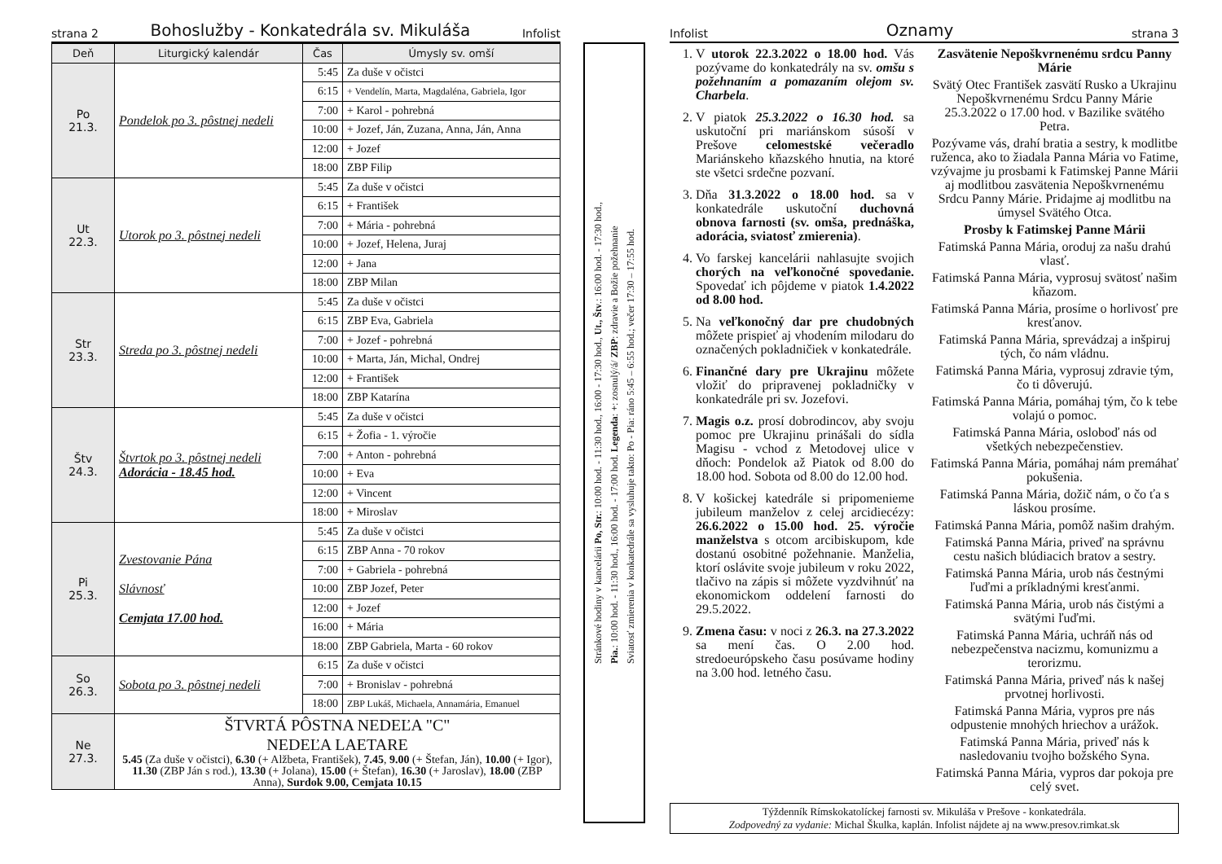strana 2 Bohoslužby - Konkatedrála sv. Mikuláša Infolist
| Deň | Liturgický kalendár | Čas | Úmysly sv. omší |
| --- | --- | --- | --- |
| Po 21.3. | Pondelok po 3. pôstnej nedeli | 5:45 | Za duše v očistci |
| | | 6:15 | + Vendelín, Marta, Magdaléna, Gabriela, Igor |
| | | 7:00 | + Karol - pohrebná |
| | | 10:00 | + Jozef, Ján, Zuzana, Anna, Ján, Anna |
| | | 12:00 | + Jozef |
| | | 18:00 | ZBP Filip |
| Ut 22.3. | Utorok po 3. pôstnej nedeli | 5:45 | Za duše v očistci |
| | | 6:15 | + František |
| | | 7:00 | + Mária - pohrebná |
| | | 10:00 | + Jozef, Helena, Juraj |
| | | 12:00 | + Jana |
| | | 18:00 | ZBP Milan |
| Str 23.3. | Streda po 3. pôstnej nedeli | 5:45 | Za duše v očistci |
| | | 6:15 | ZBP Eva, Gabriela |
| | | 7:00 | + Jozef - pohrebná |
| | | 10:00 | + Marta, Ján, Michal, Ondrej |
| | | 12:00 | + František |
| | | 18:00 | ZBP Katarína |
| Štv 24.3. | Štvrtok po 3. pôstnej nedeli Adorácia - 18.45 hod. | 5:45 | Za duše v očistci |
| | | 6:15 | + Žofia - 1. výročie |
| | | 7:00 | + Anton - pohrebná |
| | | 10:00 | + Eva |
| | | 12:00 | + Vincent |
| | | 18:00 | + Miroslav |
| Pi 25.3. | Zvestovanie Pána Slávnosť Cemjata 17.00 hod. | 5:45 | Za duše v očistci |
| | | 6:15 | ZBP Anna - 70 rokov |
| | | 7:00 | + Gabriela - pohrebná |
| | | 10:00 | ZBP Jozef, Peter |
| | | 12:00 | + Jozef |
| | | 16:00 | + Mária |
| | | 18:00 | ZBP Gabriela, Marta - 60 rokov |
| So 26.3. | Sobota po 3. pôstnej nedeli | 6:15 | Za duše v očistci |
| | | 7:00 | + Bronislav - pohrebná |
| | | 18:00 | ZBP Lukáš, Michaela, Annamária, Emanuel |
| Ne 27.3. | ŠTVRTÁ PÔSTNA NEDEĽA "C" NEDEĽA LAETARE 5.45 (Za duše v očistci), 6.30 (+ Alžbeta, František), 7.45 , 9.00 (+ Štefan, Ján), 10.00 (+ Igor), 11.30 (ZBP Ján s rod.), 13.30 (+ Jolana), 15.00 (+ Štefan), 16.30 (+ Jaroslav), 18.00 (ZBP Anna), Surdok 9.00, Cemjata 10.15 | | |
Stránkové hodiny v kancelárii Po, Str.: 10:00 hod. - 11:30 hod., 16:00 - 17:30 hod., Ut., Štv.: 16:00 hod. - 17:30 hod.,
Pia.: 10:00 hod. - 11:30 hod., 16:00 hod. - 17:00 hod. Legenda: +: zosnulý/á/ ZBP: zdravie a Božie požehnanie
Sviatosť zmierenia v konkatedrále sa vysluhuje takto: Po - Pia: ráno 5:45 – 6:55 hod.; večer 17:30 – 17:55 hod.
Infolist Oznamy strana 3
1. V utorok 22.3.2022 o 18.00 hod. Vás pozývame do konkatedrály na sv. omšu s požehnaním a pomazaním olejom sv. Charbela.
2. V piatok 25.3.2022 o 16.30 hod. sa uskutoční pri mariánskom súsoší v Prešove celomestské večeradlo Mariánskeho kňazského hnutia, na ktoré ste všetci srdečne pozvaní.
3. Dňa 31.3.2022 o 18.00 hod. sa v konkatedrále uskutoční duchovná obnova farnosti (sv. omša, prednáška, adorácia, sviatosť zmierenia).
4. Vo farskej kancelárii nahlasujte svojich chorých na veľkonočné spovedanie. Spovedať ich pôjdeme v piatok 1.4.2022 od 8.00 hod.
5. Na veľkonočný dar pre chudobných môžete prispieť aj vhodením milodaru do označených pokladničiek v konkatedrále.
6. Finančné dary pre Ukrajinu môžete vložiť do pripravenej pokladničky v konkatedrále pri sv. Jozefovi.
7. Magis o.z. prosí dobrodincov, aby svoju pomoc pre Ukrajinu prinášali do sídla Magisu - vchod z Metodovej ulice v dňoch: Pondelok až Piatok od 8.00 do 18.00 hod. Sobota od 8.00 do 12.00 hod.
8. V košickej katedrále si pripomenieme jubileum manželov z celej arcidiecézy: 26.6.2022 o 15.00 hod. 25. výročie manželstva s otcom arcibiskupom, kde dostanú osobitné požehnanie. Manželia, ktorí oslávite svoje jubileum v roku 2022, tlačivo na zápis si môžete vyzdvihnúť na ekonomickom oddelení farnosti do 29.5.2022.
9. Zmena času: v noci z 26.3. na 27.3.2022 sa mení čas. O 2.00 hod. stredoeurópskeho času posúvame hodiny na 3.00 hod. letného času.
Zasvätenie Nepoškvrnenému srdcu Panny Márie
Svätý Otec František zasvätí Rusko a Ukrajinu Nepoškvrnenému Srdcu Panny Márie 25.3.2022 o 17.00 hod. v Bazilike svätého Petra.
Pozývame vás, drahí bratia a sestry, k modlitbe ruženca, ako to žiadala Panna Mária vo Fatime, vzývajme ju prosbami k Fatimskej Panne Márii aj modlitbou zasvätenia Nepoškvrnenému Srdcu Panny Márie. Pridajme aj modlitbu na úmysel Svätého Otca.
Prosby k Fatimskej Panne Márii
Fatimská Panna Mária, oroduj za našu drahú vlasť.
Fatimská Panna Mária, vyprosuj svätosť našim kňazom.
Fatimská Panna Mária, prosíme o horlivosť pre kresťanov.
Fatimská Panna Mária, sprevádzaj a inšpiruj tých, čo nám vládnu.
Fatimská Panna Mária, vyprosuj zdravie tým, čo ti dôverujú.
Fatimská Panna Mária, pomáhaj tým, čo k tebe volajú o pomoc.
Fatimská Panna Mária, osloboď nás od všetkých nebezpečenstiev.
Fatimská Panna Mária, pomáhaj nám premáhať pokušenia.
Fatimská Panna Mária, dožič nám, o čo ťa s láskou prosíme.
Fatimská Panna Mária, pomôž našim drahým.
Fatimská Panna Mária, priveď na správnu cestu našich blúdiacich bratov a sestry.
Fatimská Panna Mária, urob nás čestnými ľuďmi a príkladnými kresťanmi.
Fatimská Panna Mária, urob nás čistými a svätými ľuďmi.
Fatimská Panna Mária, uchráň nás od nebezpečenstva nacizmu, komunizmu a terorizmu.
Fatimská Panna Mária, priveď nás k našej prvotnej horlivosti.
Fatimská Panna Mária, vypros pre nás odpustenie mnohých hriechov a urážok.
Fatimská Panna Mária, priveď nás k nasledovaniu tvojho božského Syna.
Fatimská Panna Mária, vypros dar pokoja pre celý svet.
Týždenník Rímskokatolíckej farnosti sv. Mikuláša v Prešove - konkatedrála.
Zodpovedný za vydanie: Michal Škulka, kaplán. Infolist nájdete aj na www.presov.rimkat.sk